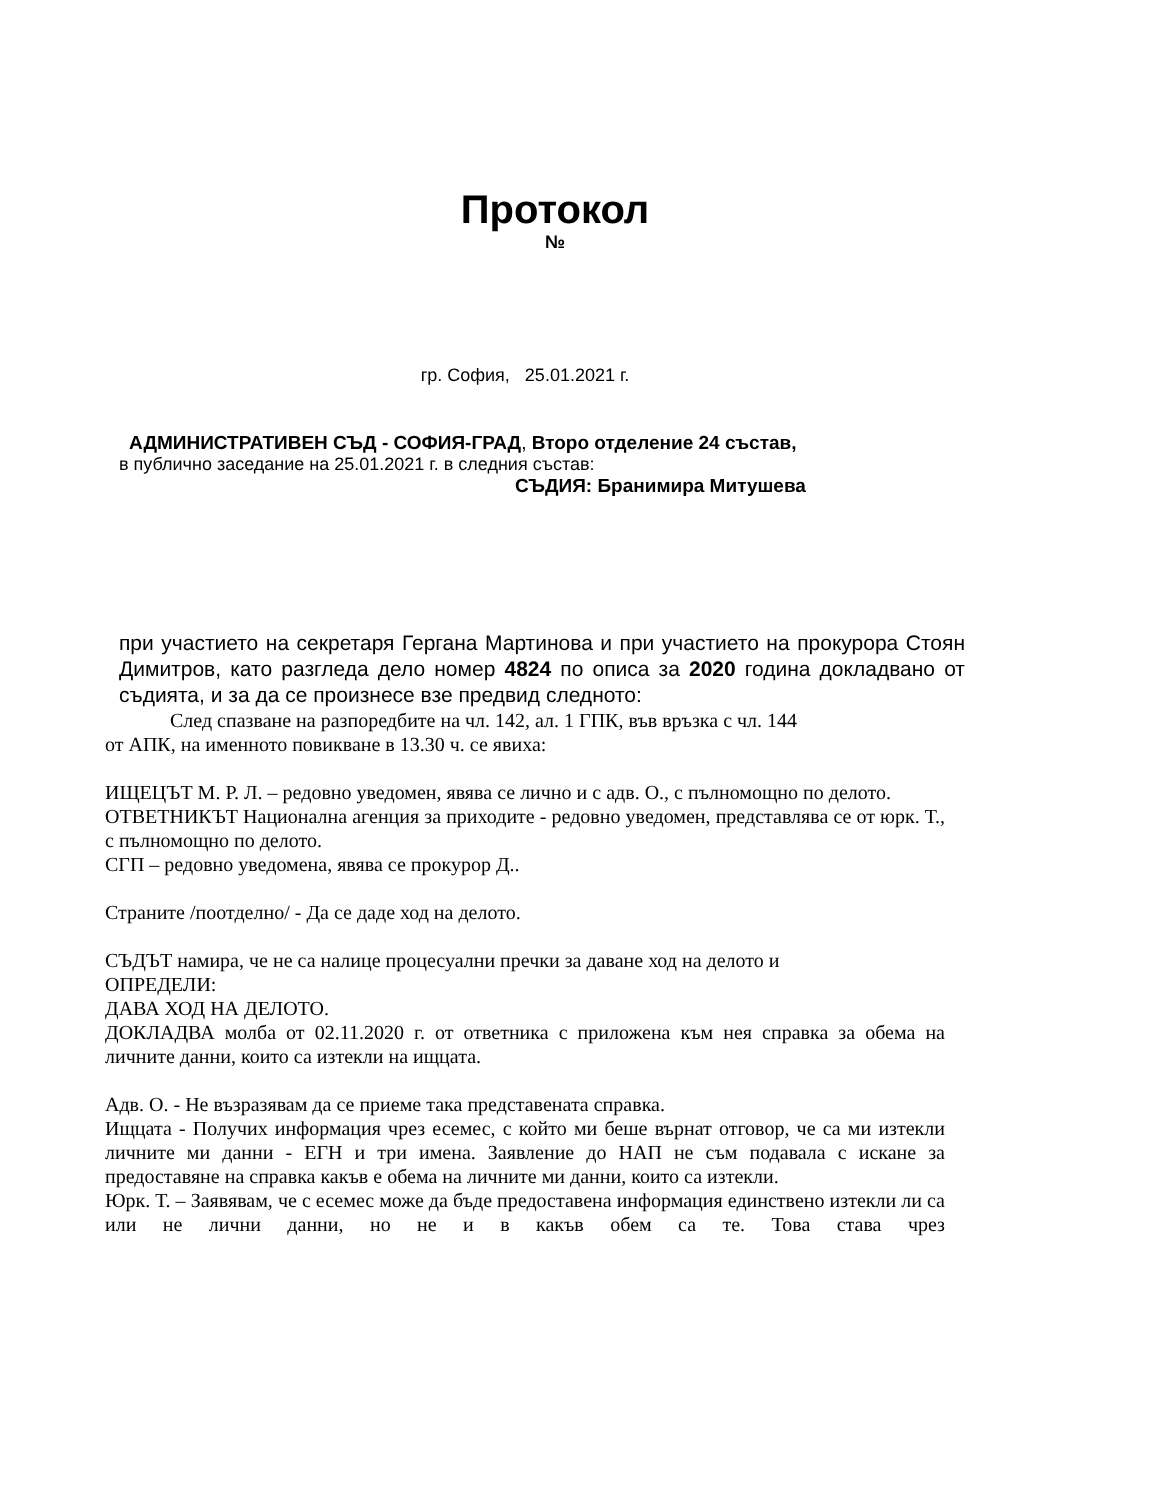Протокол
№
гр. София, 25.01.2021 г.
АДМИНИСТРАТИВЕН СЪД - СОФИЯ-ГРАД, Второ отделение 24 състав,
в публично заседание на 25.01.2021 г. в следния състав:
СЪДИЯ: Бранимира Митушева
при участието на секретаря Гергана Мартинова и при участието на прокурора Стоян Димитров, като разгледа дело номер 4824 по описа за 2020 година докладвано от съдията, и за да се произнесе взе предвид следното:
След спазване на разпоредбите на чл. 142, ал. 1 ГПК, във връзка с чл. 144
от АПК, на именното повикване в 13.30 ч. се явиха:
ИЩЕЦЪТ М. Р. Л. – редовно уведомен, явява се лично и с адв. О., с пълномощно по делото.
ОТВЕТНИКЪТ Национална агенция за приходите - редовно уведомен, представлява се от юрк. Т., с пълномощно по делото.
СГП – редовно уведомена, явява се прокурор Д..
Страните /поотделно/ - Да се даде ход на делото.
СЪДЪТ намира, че не са налице процесуални пречки за даване ход на делото и
ОПРЕДЕЛИ:
ДАВА ХОД НА ДЕЛОТО.
ДОКЛАДВА молба от 02.11.2020 г. от ответника с приложена към нея справка за обема на личните данни, които са изтекли на ищцата.
Адв. О. - Не възразявам да се приеме така представената справка.
Ищцата - Получих информация чрез есемес, с който ми беше върнат отговор, че са ми изтекли личните ми данни - ЕГН и три имена. Заявление до НАП не съм подавала с искане за предоставяне на справка какъв е обема на личните ми данни, които са изтекли.
Юрк. Т. – Заявявам, че с есемес може да бъде предоставена информация единствено изтекли ли са или не лични данни, но не и в какъв обем са те. Това става чрез